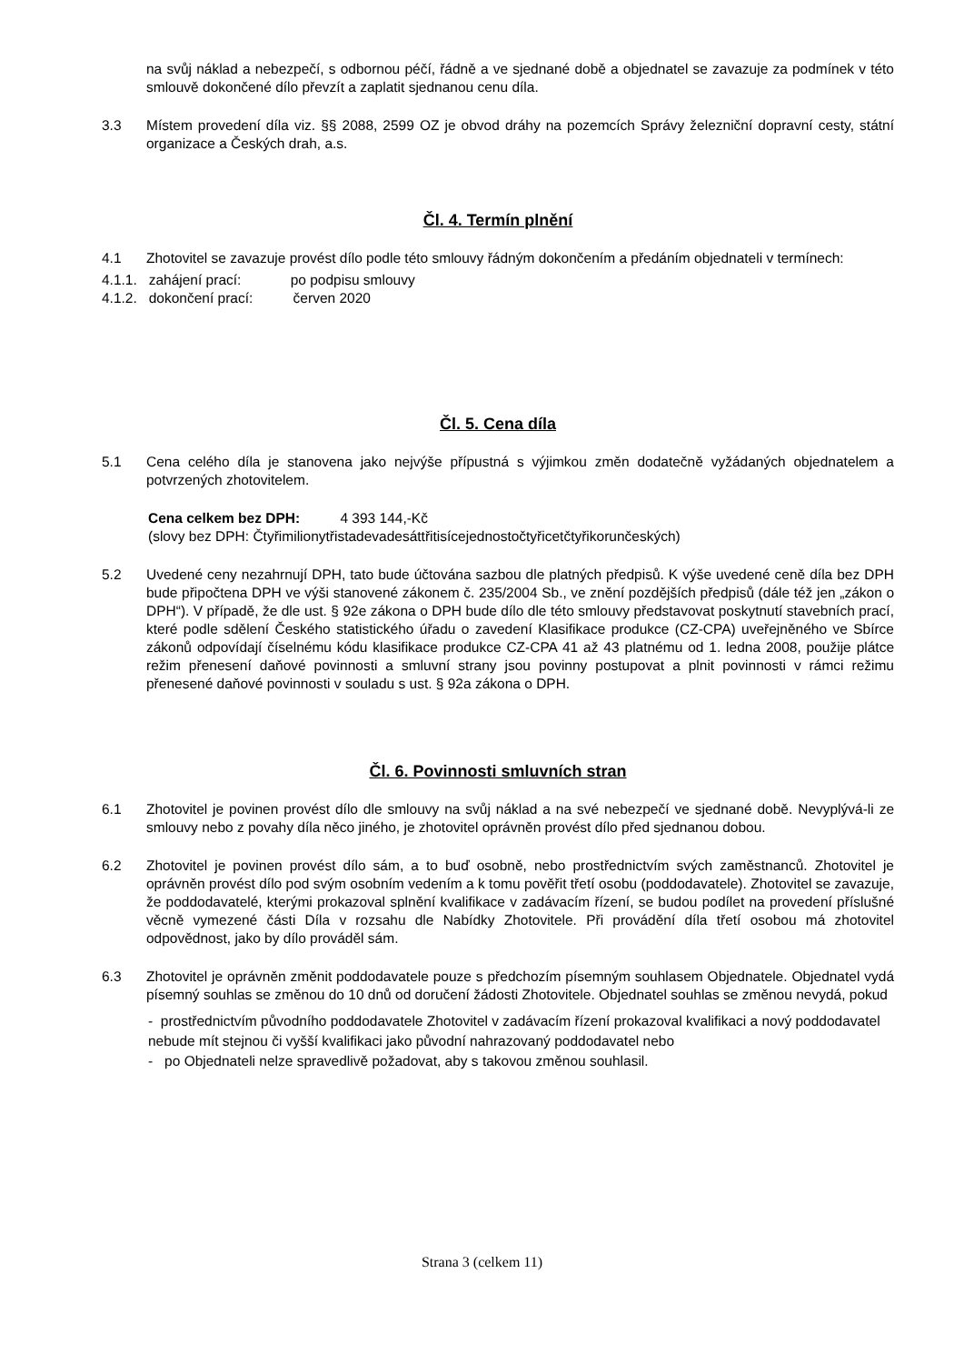na svůj náklad a nebezpečí, s odbornou péčí, řádně a ve sjednané době a objednatel se zavazuje za podmínek v této smlouvě dokončené dílo převzít a zaplatit sjednanou cenu díla.
3.3 Místem provedení díla viz. §§ 2088, 2599 OZ je obvod dráhy na pozemcích Správy železniční dopravní cesty, státní organizace a Českých drah, a.s.
Čl. 4. Termín plnění
4.1 Zhotovitel se zavazuje provést dílo podle této smlouvy řádným dokončením a předáním objednateli v termínech:
4.1.1. zahájení prací: po podpisu smlouvy
4.1.2. dokončení prací: červen 2020
Čl. 5. Cena díla
5.1 Cena celého díla je stanovena jako nejvýše přípustná s výjimkou změn dodatečně vyžádaných objednatelem a potvrzených zhotovitelem.
Cena celkem bez DPH: 4 393 144,-Kč
(slovy bez DPH: Čtyřimilionytřistadevadesáttřitisícejednostočtyřicetčtyřikorunčeských)
5.2 Uvedené ceny nezahrnují DPH, tato bude účtována sazbou dle platných předpisů. K výše uvedené ceně díla bez DPH bude připočtena DPH ve výši stanovené zákonem č. 235/2004 Sb., ve znění pozdějších předpisů (dále též jen „zákon o DPH“). V případě, že dle ust. § 92e zákona o DPH bude dílo dle této smlouvy představovat poskytnutí stavebních prací, které podle sdělení Českého statistického úřadu o zavedení Klasifikace produkce (CZ-CPA) uveřejněného ve Sbírce zákonů odpovídají číselnému kódu klasifikace produkce CZ-CPA 41 až 43 platnému od 1. ledna 2008, použije plátce režim přenesení daňové povinnosti a smluvní strany jsou povinny postupovat a plnit povinnosti v rámci režimu přenesené daňové povinnosti v souladu s ust. § 92a zákona o DPH.
Čl. 6. Povinnosti smluvních stran
6.1 Zhotovitel je povinen provést dílo dle smlouvy na svůj náklad a na své nebezpečí ve sjednané době. Nevyplývá-li ze smlouvy nebo z povahy díla něco jiného, je zhotovitel oprávněn provést dílo před sjednanou dobou.
6.2 Zhotovitel je povinen provést dílo sám, a to buď osobně, nebo prostřednictvím svých zaměstnanců. Zhotovitel je oprávněn provést dílo pod svým osobním vedením a k tomu pověřit třetí osobu (poddodavatele). Zhotovitel se zavazuje, že poddodavatelé, kterými prokazoval splnění kvalifikace v zadávacím řízení, se budou podílet na provedení příslušné věcně vymezené části Díla v rozsahu dle Nabídky Zhotovitele. Při provádění díla třetí osobou má zhotovitel odpovědnost, jako by dílo prováděl sám.
6.3 Zhotovitel je oprávněn změnit poddodavatele pouze s předchozím písemným souhlasem Objednatele. Objednatel vydá písemný souhlas se změnou do 10 dnů od doručení žádosti Zhotovitele. Objednatel souhlas se změnou nevydá, pokud
- prostřednictvím původního poddodavatele Zhotovitel v zadávacím řízení prokazoval kvalifikaci a nový poddodavatel nebude mít stejnou či vyšší kvalifikaci jako původní nahrazovaný poddodavatel nebo
- po Objednateli nelze spravedlivě požadovat, aby s takovou změnou souhlasil.
Strana 3 (celkem 11)